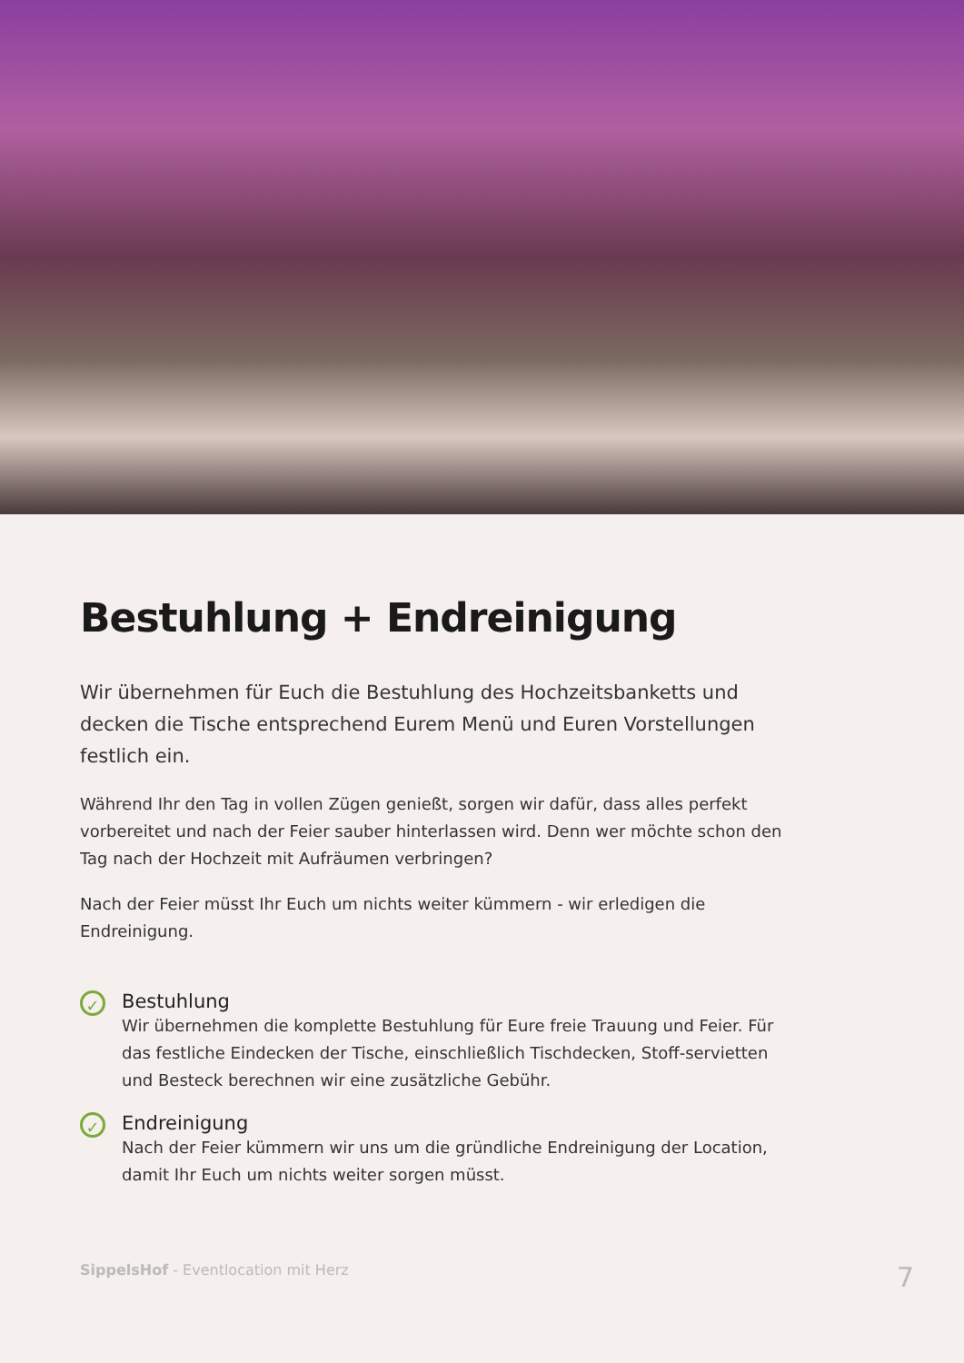Bestuhlung + Endreinigung
Wir übernehmen für Euch die Bestuhlung des Hochzeitsbanketts und decken die Tische entsprechend Eurem Menü und Euren Vorstellungen festlich ein.
Während Ihr den Tag in vollen Zügen genießt, sorgen wir dafür, dass alles perfekt vorbereitet und nach der Feier sauber hinterlassen wird. Denn wer möchte schon den Tag nach der Hochzeit mit Aufräumen verbringen?
Nach der Feier müsst Ihr Euch um nichts weiter kümmern - wir erledigen die Endreinigung.
✓
Bestuhlung
Wir übernehmen die komplette Bestuhlung für Eure freie Trauung und Feier. Für das festliche Eindecken der Tische, einschließlich Tischdecken, Stoff-servietten und Besteck berechnen wir eine zusätzliche Gebühr.
✓
Endreinigung
Nach der Feier kümmern wir uns um die gründliche Endreinigung der Location, damit Ihr Euch um nichts weiter sorgen müsst.
SippelsHof - Eventlocation mit Herz 7